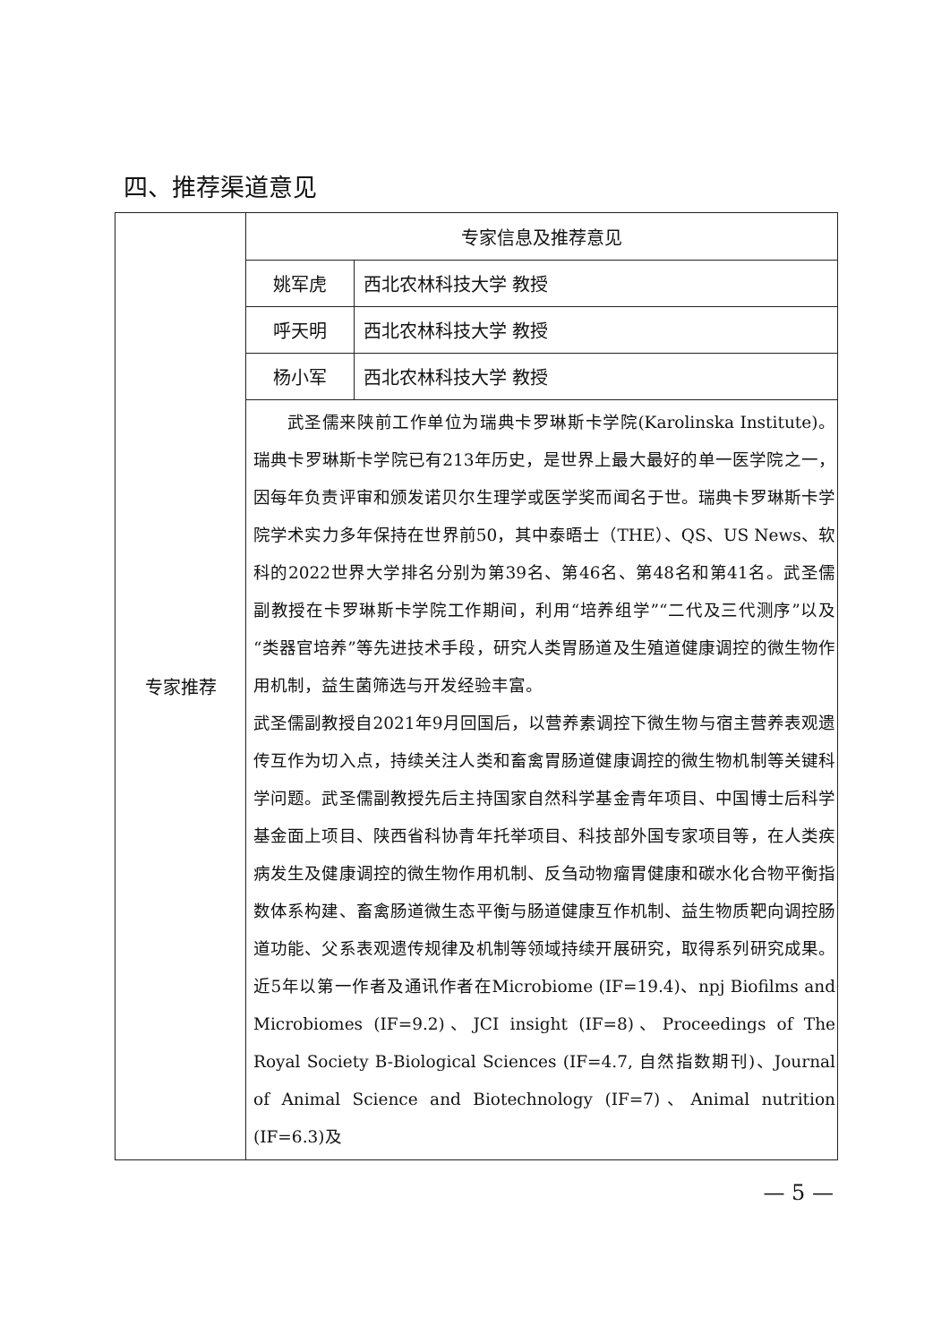四、推荐渠道意见
| 专家推荐 | 专家信息及推荐意见 | |
| | 姚军虎 | 西北农林科技大学 教授 |
| | 呼天明 | 西北农林科技大学 教授 |
| | 杨小军 | 西北农林科技大学 教授 |
| | 武圣儒来陕前工作单位为瑞典卡罗琳斯卡学院(Karolinska Institute)。瑞典卡罗琳斯卡学院已有213年历史，是世界上最大最好的单一医学院之一，因每年负责评审和颁发诺贝尔生理学或医学奖而闻名于世。瑞典卡罗琳斯卡学院学术实力多年保持在世界前50，其中泰晤士（THE）、QS、US News、软科的2022世界大学排名分别为第39名、第46名、第48名和第41名。武圣儒副教授在卡罗琳斯卡学院工作期间，利用“培养组学”“二代及三代测序”以及“类器官培养”等先进技术手段，研究人类胃肠道及生殖道健康调控的微生物作用机制，益生菌筛选与开发经验丰富。 武圣儒副教授自2021年9月回国后，以营养素调控下微生物与宿主营养表观遗传互作为切入点，持续关注人类和畜禽胃肠道健康调控的微生物机制等关键科学问题。武圣儒副教授先后主持国家自然科学基金青年项目、中国博士后科学基金面上项目、陕西省科协青年托举项目、科技部外国专家项目等，在人类疾病发生及健康调控的微生物作用机制、反刍动物瘤胃健康和碳水化合物平衡指数体系构建、畜禽肠道微生态平衡与肠道健康互作机制、益生物质靶向调控肠道功能、父系表观遗传规律及机制等领域持续开展研究，取得系列研究成果。近5年以第一作者及通讯作者在Microbiome (IF=19.4)、npj Biofilms and Microbiomes (IF=9.2)、JCI insight (IF=8)、Proceedings of The Royal Society B-Biological Sciences (IF=4.7, 自然指数期刊)、Journal of Animal Science and Biotechnology (IF=7)、Animal nutrition (IF=6.3)及 | |
— 5 —